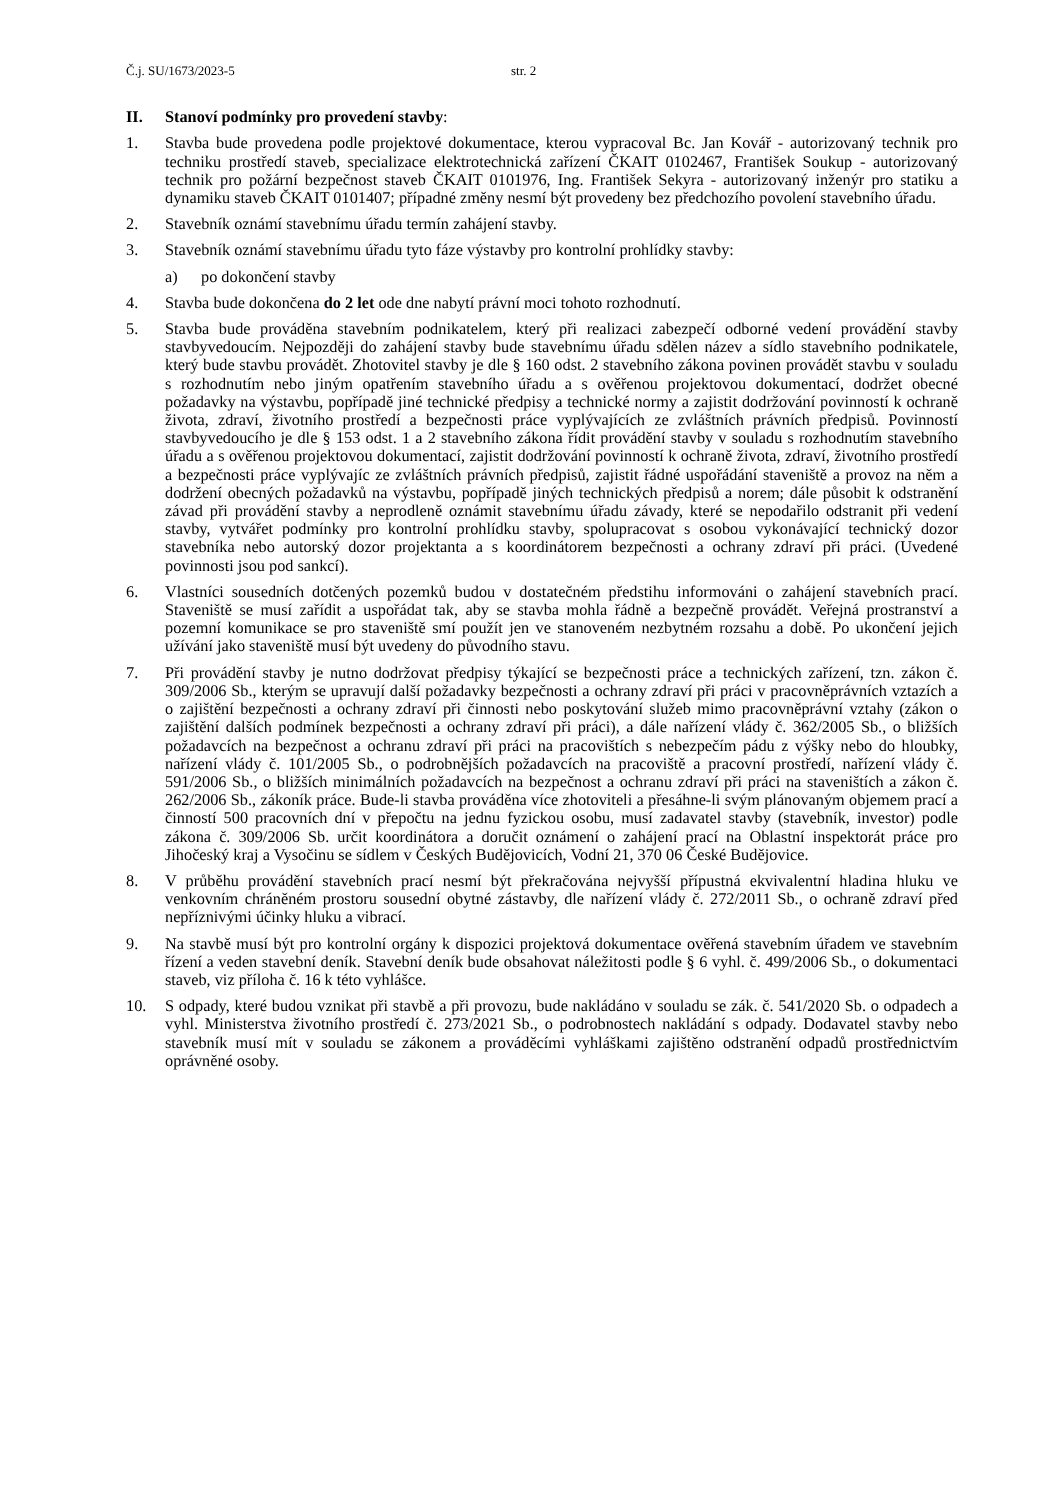Č.j. SU/1673/2023-5 str. 2
II. Stanoví podmínky pro provedení stavby:
1. Stavba bude provedena podle projektové dokumentace, kterou vypracoval Bc. Jan Kovář - autorizovaný technik pro techniku prostředí staveb, specializace elektrotechnická zařízení ČKAIT 0102467, František Soukup - autorizovaný technik pro požární bezpečnost staveb ČKAIT 0101976, Ing. František Sekyra - autorizovaný inženýr pro statiku a dynamiku staveb ČKAIT 0101407; případné změny nesmí být provedeny bez předchozího povolení stavebního úřadu.
2. Stavebník oznámí stavebnímu úřadu termín zahájení stavby.
3. Stavebník oznámí stavebnímu úřadu tyto fáze výstavby pro kontrolní prohlídky stavby:
a) po dokončení stavby
4. Stavba bude dokončena do 2 let ode dne nabytí právní moci tohoto rozhodnutí.
5. Stavba bude prováděna stavebním podnikatelem, který při realizaci zabezpečí odborné vedení provádění stavby stavbyvedoucím. Nejpozději do zahájení stavby bude stavebnímu úřadu sdělen název a sídlo stavebního podnikatele, který bude stavbu provádět. Zhotovitel stavby je dle § 160 odst. 2 stavebního zákona povinen provádět stavbu v souladu s rozhodnutím nebo jiným opatřením stavebního úřadu a s ověřenou projektovou dokumentací, dodržet obecné požadavky na výstavbu, popřípadě jiné technické předpisy a technické normy a zajistit dodržování povinností k ochraně života, zdraví, životního prostředí a bezpečnosti práce vyplývajících ze zvláštních právních předpisů. Povinností stavbyvedoucího je dle § 153 odst. 1 a 2 stavebního zákona řídit provádění stavby v souladu s rozhodnutím stavebního úřadu a s ověřenou projektovou dokumentací, zajistit dodržování povinností k ochraně života, zdraví, životního prostředí a bezpečnosti práce vyplývajíc ze zvláštních právních předpisů, zajistit řádné uspořádání staveniště a provoz na něm a dodržení obecných požadavků na výstavbu, popřípadě jiných technických předpisů a norem; dále působit k odstranění závad při provádění stavby a neprodleně oznámit stavebnímu úřadu závady, které se nepodařilo odstranit při vedení stavby, vytvářet podmínky pro kontrolní prohlídku stavby, spolupracovat s osobou vykonávající technický dozor stavebníka nebo autorský dozor projektanta a s koordinátorem bezpečnosti a ochrany zdraví při práci. (Uvedené povinnosti jsou pod sankcí).
6. Vlastníci sousedních dotčených pozemků budou v dostatečném předstihu informováni o zahájení stavebních prací. Staveniště se musí zařídit a uspořádat tak, aby se stavba mohla řádně a bezpečně provádět. Veřejná prostranství a pozemní komunikace se pro staveniště smí použít jen ve stanoveném nezbytném rozsahu a době. Po ukončení jejich užívání jako staveniště musí být uvedeny do původního stavu.
7. Při provádění stavby je nutno dodržovat předpisy týkající se bezpečnosti práce a technických zařízení, tzn. zákon č. 309/2006 Sb., kterým se upravují další požadavky bezpečnosti a ochrany zdraví při práci v pracovněprávních vztazích a o zajištění bezpečnosti a ochrany zdraví při činnosti nebo poskytování služeb mimo pracovněprávní vztahy (zákon o zajištění dalších podmínek bezpečnosti a ochrany zdraví při práci), a dále nařízení vlády č. 362/2005 Sb., o bližších požadavcích na bezpečnost a ochranu zdraví při práci na pracovištích s nebezpečím pádu z výšky nebo do hloubky, nařízení vlády č. 101/2005 Sb., o podrobnějších požadavcích na pracoviště a pracovní prostředí, nařízení vlády č. 591/2006 Sb., o bližších minimálních požadavcích na bezpečnost a ochranu zdraví při práci na staveništích a zákon č. 262/2006 Sb., zákoník práce. Bude-li stavba prováděna více zhotoviteli a přesáhne-li svým plánovaným objemem prací a činností 500 pracovních dní v přepočtu na jednu fyzickou osobu, musí zadavatel stavby (stavebník, investor) podle zákona č. 309/2006 Sb. určit koordinátora a doručit oznámení o zahájení prací na Oblastní inspektorát práce pro Jihočeský kraj a Vysočinu se sídlem v Českých Budějovicích, Vodní 21, 370 06 České Budějovice.
8. V průběhu provádění stavebních prací nesmí být překračována nejvyšší přípustná ekvivalentní hladina hluku ve venkovním chráněném prostoru sousední obytné zástavby, dle nařízení vlády č. 272/2011 Sb., o ochraně zdraví před nepříznivými účinky hluku a vibrací.
9. Na stavbě musí být pro kontrolní orgány k dispozici projektová dokumentace ověřená stavebním úřadem ve stavebním řízení a veden stavební deník. Stavební deník bude obsahovat náležitosti podle § 6 vyhl. č. 499/2006 Sb., o dokumentaci staveb, viz příloha č. 16 k této vyhlášce.
10. S odpady, které budou vznikat při stavbě a při provozu, bude nakládáno v souladu se zák. č. 541/2020 Sb. o odpadech a vyhl. Ministerstva životního prostředí č. 273/2021 Sb., o podrobnostech nakládání s odpady. Dodavatel stavby nebo stavebník musí mít v souladu se zákonem a prováděcími vyhláškami zajištěno odstranění odpadů prostřednictvím oprávněné osoby.